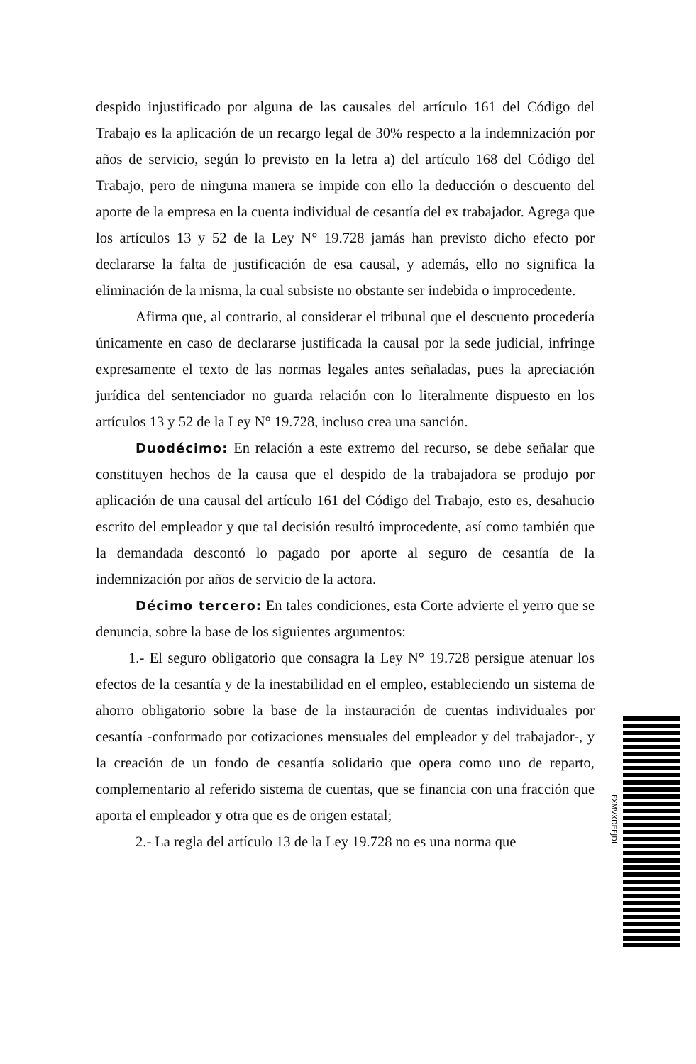despido injustificado por alguna de las causales del artículo 161 del Código del Trabajo es la aplicación de un recargo legal de 30% respecto a la indemnización por años de servicio, según lo previsto en la letra a) del artículo 168 del Código del Trabajo, pero de ninguna manera se impide con ello la deducción o descuento del aporte de la empresa en la cuenta individual de cesantía del ex trabajador. Agrega que los artículos 13 y 52 de la Ley N° 19.728 jamás han previsto dicho efecto por declararse la falta de justificación de esa causal, y además, ello no significa la eliminación de la misma, la cual subsiste no obstante ser indebida o improcedente.
Afirma que, al contrario, al considerar el tribunal que el descuento procedería únicamente en caso de declararse justificada la causal por la sede judicial, infringe expresamente el texto de las normas legales antes señaladas, pues la apreciación jurídica del sentenciador no guarda relación con lo literalmente dispuesto en los artículos 13 y 52 de la Ley N° 19.728, incluso crea una sanción.
Duodécimo: En relación a este extremo del recurso, se debe señalar que constituyen hechos de la causa que el despido de la trabajadora se produjo por aplicación de una causal del artículo 161 del Código del Trabajo, esto es, desahucio escrito del empleador y que tal decisión resultó improcedente, así como también que la demandada descontó lo pagado por aporte al seguro de cesantía de la indemnización por años de servicio de la actora.
Décimo tercero: En tales condiciones, esta Corte advierte el yerro que se denuncia, sobre la base de los siguientes argumentos:
1.- El seguro obligatorio que consagra la Ley N° 19.728 persigue atenuar los efectos de la cesantía y de la inestabilidad en el empleo, estableciendo un sistema de ahorro obligatorio sobre la base de la instauración de cuentas individuales por cesantía -conformado por cotizaciones mensuales del empleador y del trabajador-, y la creación de un fondo de cesantía solidario que opera como uno de reparto, complementario al referido sistema de cuentas, que se financia con una fracción que aporta el empleador y otra que es de origen estatal;
2.- La regla del artículo 13 de la Ley 19.728 no es una norma que
FXMVXDEEJDL